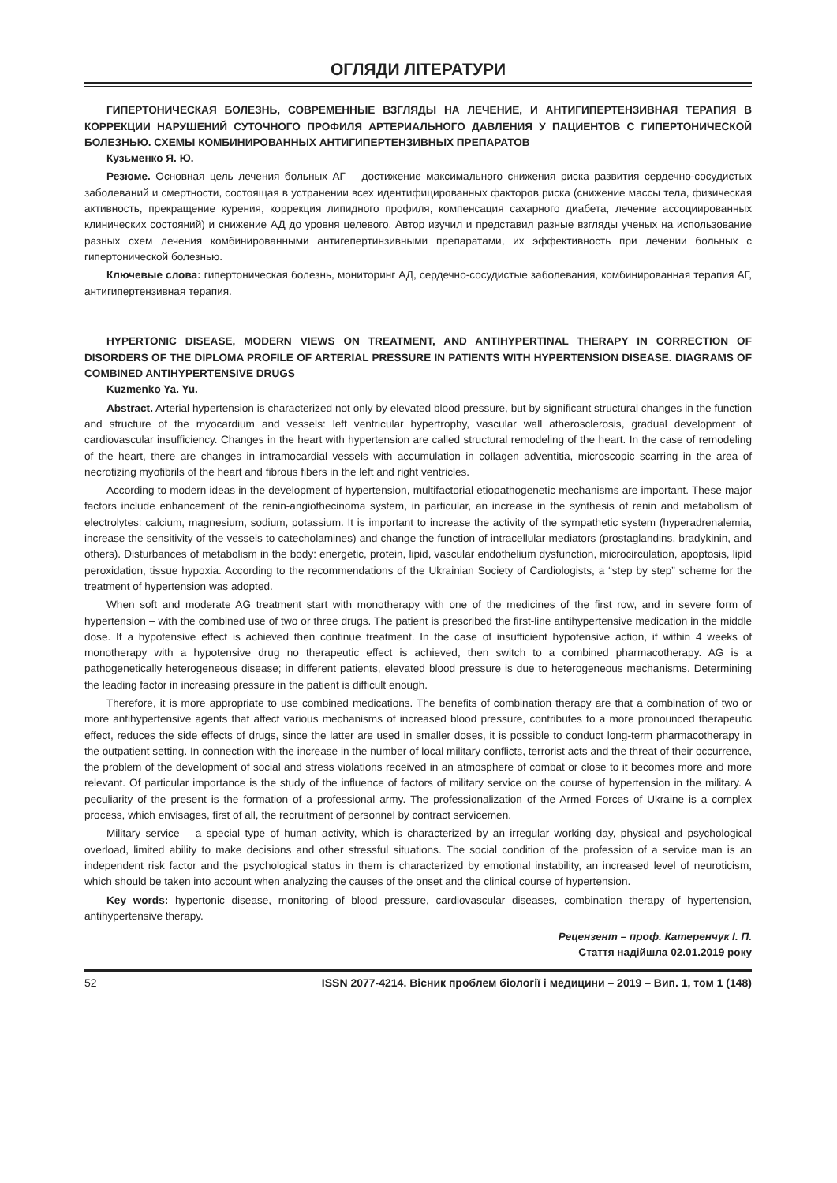ОГЛЯДИ ЛІТЕРАТУРИ
ГИПЕРТОНИЧЕСКАЯ БОЛЕЗНЬ, СОВРЕМЕННЫЕ ВЗГЛЯДЫ НА ЛЕЧЕНИЕ, И АНТИГИПЕРТЕНЗИВНАЯ ТЕРАПИЯ В КОРРЕКЦИИ НАРУШЕНИЙ СУТОЧНОГО ПРОФИЛЯ АРТЕРИАЛЬНОГО ДАВЛЕНИЯ У ПАЦИЕНТОВ С ГИПЕРТОНИЧЕСКОЙ БОЛЕЗНЬЮ. СХЕМЫ КОМБИНИРОВАННЫХ АНТИГИПЕРТЕНЗИВНЫХ ПРЕПАРАТОВ
Кузьменко Я. Ю.
Резюме. Основная цель лечения больных АГ – достижение максимального снижения риска развития сердечно-сосудистых заболеваний и смертности, состоящая в устранении всех идентифицированных факторов риска (снижение массы тела, физическая активность, прекращение курения, коррекция липидного профиля, компенсация сахарного диабета, лечение ассоциированных клинических состояний) и снижение АД до уровня целевого. Автор изучил и представил разные взгляды ученых на использование разных схем лечения комбинированными антигепертинзивными препаратами, их эффективность при лечении больных с гипертонической болезнью.
Ключевые слова: гипертоническая болезнь, мониторинг АД, сердечно-сосудистые заболевания, комбинированная терапия АГ, антигипертензивная терапия.
HYPERTONIC DISEASE, MODERN VIEWS ON TREATMENT, AND ANTIHYPERTINAL THERAPY IN CORRECTION OF DISORDERS OF THE DIPLOMA PROFILE OF ARTERIAL PRESSURE IN PATIENTS WITH HYPERTENSION DISEASE. DIAGRAMS OF COMBINED ANTIHYPERTENSIVE DRUGS
Kuzmenko Ya. Yu.
Abstract. Arterial hypertension is characterized not only by elevated blood pressure, but by significant structural changes in the function and structure of the myocardium and vessels: left ventricular hypertrophy, vascular wall atherosclerosis, gradual development of cardiovascular insufficiency. Changes in the heart with hypertension are called structural remodeling of the heart. In the case of remodeling of the heart, there are changes in intramocardial vessels with accumulation in collagen adventitia, microscopic scarring in the area of necrotizing myofibrils of the heart and fibrous fibers in the left and right ventricles.
According to modern ideas in the development of hypertension, multifactorial etiopathogenetic mechanisms are important. These major factors include enhancement of the renin-angiothecinoma system, in particular, an increase in the synthesis of renin and metabolism of electrolytes: calcium, magnesium, sodium, potassium. It is important to increase the activity of the sympathetic system (hyperadrenalemia, increase the sensitivity of the vessels to catecholamines) and change the function of intracellular mediators (prostaglandins, bradykinin, and others). Disturbances of metabolism in the body: energetic, protein, lipid, vascular endothelium dysfunction, microcirculation, apoptosis, lipid peroxidation, tissue hypoxia. According to the recommendations of the Ukrainian Society of Cardiologists, a “step by step” scheme for the treatment of hypertension was adopted.
When soft and moderate AG treatment start with monotherapy with one of the medicines of the first row, and in severe form of hypertension – with the combined use of two or three drugs. The patient is prescribed the first-line antihypertensive medication in the middle dose. If a hypotensive effect is achieved then continue treatment. In the case of insufficient hypotensive action, if within 4 weeks of monotherapy with a hypotensive drug no therapeutic effect is achieved, then switch to a combined pharmacotherapy. AG is a pathogenetically heterogeneous disease; in different patients, elevated blood pressure is due to heterogeneous mechanisms. Determining the leading factor in increasing pressure in the patient is difficult enough.
Therefore, it is more appropriate to use combined medications. The benefits of combination therapy are that a combination of two or more antihypertensive agents that affect various mechanisms of increased blood pressure, contributes to a more pronounced therapeutic effect, reduces the side effects of drugs, since the latter are used in smaller doses, it is possible to conduct long-term pharmacotherapy in the outpatient setting. In connection with the increase in the number of local military conflicts, terrorist acts and the threat of their occurrence, the problem of the development of social and stress violations received in an atmosphere of combat or close to it becomes more and more relevant. Of particular importance is the study of the influence of factors of military service on the course of hypertension in the military. A peculiarity of the present is the formation of a professional army. The professionalization of the Armed Forces of Ukraine is a complex process, which envisages, first of all, the recruitment of personnel by contract servicemen.
Military service – a special type of human activity, which is characterized by an irregular working day, physical and psychological overload, limited ability to make decisions and other stressful situations. The social condition of the profession of a service man is an independent risk factor and the psychological status in them is characterized by emotional instability, an increased level of neuroticism, which should be taken into account when analyzing the causes of the onset and the clinical course of hypertension.
Key words: hypertonic disease, monitoring of blood pressure, cardiovascular diseases, combination therapy of hypertension, antihypertensive therapy.
Рецензент – проф. Катеренчук І. П.
Стаття надійшла 02.01.2019 року
52 ISSN 2077-4214. Вісник проблем біології і медицини – 2019 – Вип. 1, том 1 (148)